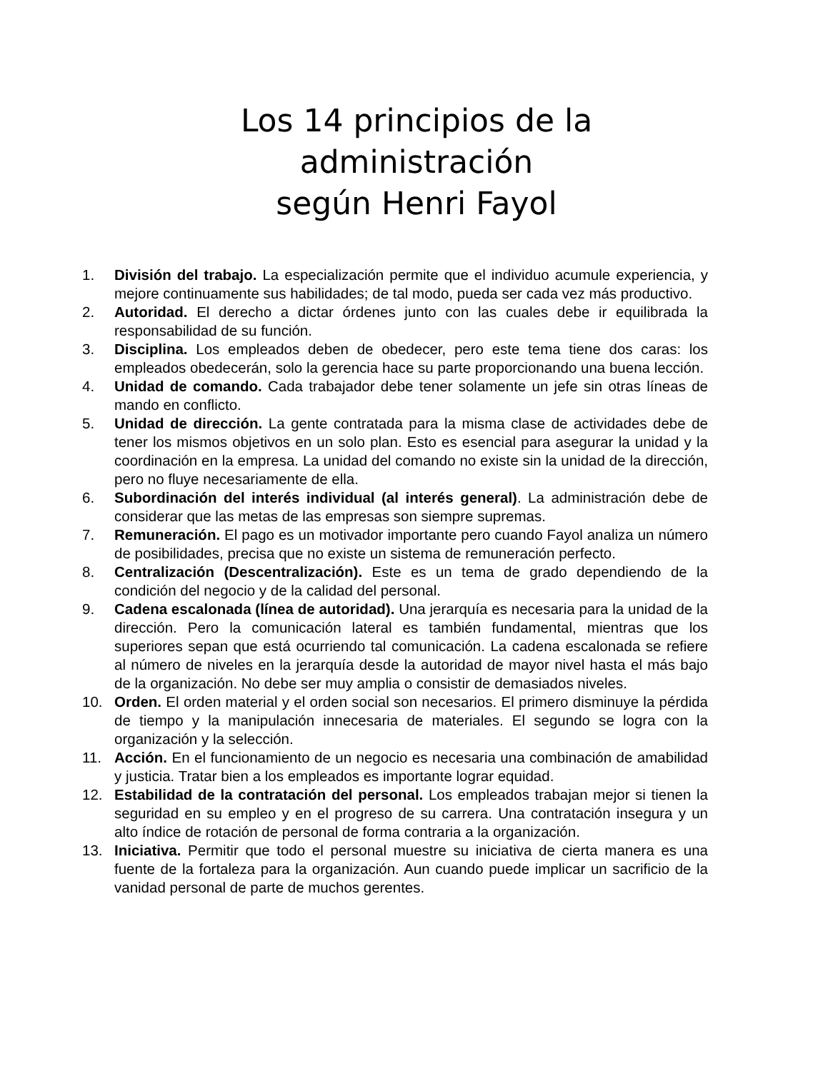Los 14 principios de la administración
según Henri Fayol
1. División del trabajo. La especialización permite que el individuo acumule experiencia, y mejore continuamente sus habilidades; de tal modo, pueda ser cada vez más productivo.
2. Autoridad. El derecho a dictar órdenes junto con las cuales debe ir equilibrada la responsabilidad de su función.
3. Disciplina. Los empleados deben de obedecer, pero este tema tiene dos caras: los empleados obedecerán, solo la gerencia hace su parte proporcionando una buena lección.
4. Unidad de comando. Cada trabajador debe tener solamente un jefe sin otras líneas de mando en conflicto.
5. Unidad de dirección. La gente contratada para la misma clase de actividades debe de tener los mismos objetivos en un solo plan. Esto es esencial para asegurar la unidad y la coordinación en la empresa. La unidad del comando no existe sin la unidad de la dirección, pero no fluye necesariamente de ella.
6. Subordinación del interés individual (al interés general). La administración debe de considerar que las metas de las empresas son siempre supremas.
7. Remuneración. El pago es un motivador importante pero cuando Fayol analiza un número de posibilidades, precisa que no existe un sistema de remuneración perfecto.
8. Centralización (Descentralización). Este es un tema de grado dependiendo de la condición del negocio y de la calidad del personal.
9. Cadena escalonada (línea de autoridad). Una jerarquía es necesaria para la unidad de la dirección. Pero la comunicación lateral es también fundamental, mientras que los superiores sepan que está ocurriendo tal comunicación. La cadena escalonada se refiere al número de niveles en la jerarquía desde la autoridad de mayor nivel hasta el más bajo de la organización. No debe ser muy amplia o consistir de demasiados niveles.
10. Orden. El orden material y el orden social son necesarios. El primero disminuye la pérdida de tiempo y la manipulación innecesaria de materiales. El segundo se logra con la organización y la selección.
11. Acción. En el funcionamiento de un negocio es necesaria una combinación de amabilidad y justicia. Tratar bien a los empleados es importante lograr equidad.
12. Estabilidad de la contratación del personal. Los empleados trabajan mejor si tienen la seguridad en su empleo y en el progreso de su carrera. Una contratación insegura y un alto índice de rotación de personal de forma contraria a la organización.
13. Iniciativa. Permitir que todo el personal muestre su iniciativa de cierta manera es una fuente de la fortaleza para la organización. Aun cuando puede implicar un sacrificio de la vanidad personal de parte de muchos gerentes.